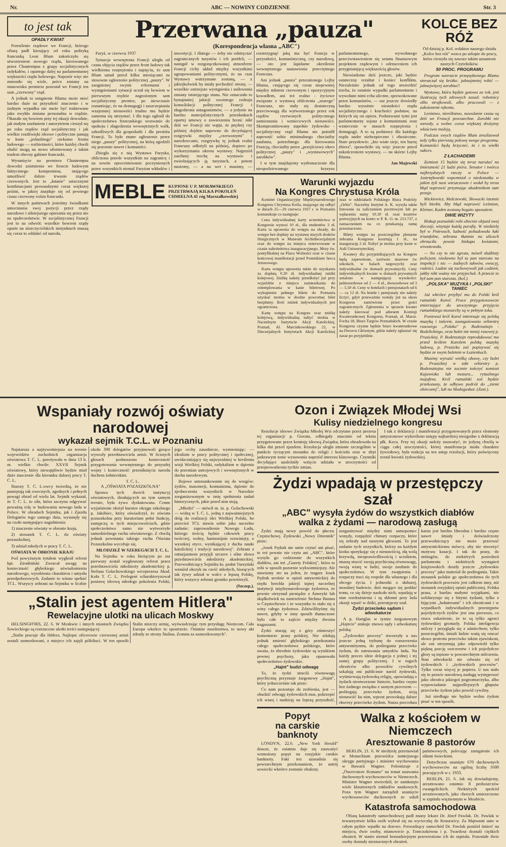Nr. ABC — NOWINY CODZIENNE Str. 3
to jest tak
OPADŁY KWIAT
Przesilenie rządowe we Francji, którego ofiarą padł kierujący od roku polityką francuską Leon Blum zakończyło się utworzeniem nowego rządu, kierowanego przez Chautempsa z grupy socjalistycznych radykałów, i opartego dalej na parlamentarnej większości rządu ludowego. Napozór więc nie zmieniło się wiele, prócz zmiany na stanowisku premiera pozostał we Francji ten sam „czerwony" rząd.
A jednak to ustąpienie Bluma może mieć bardzo duże na przyszłość znaczenie i w żadnym wypadku nie może być traktowane jako zwykła zmiana personalna w rządzie. Okazało się bowiem przy tej okazji dowodnie, jak małym zaufaniem i autorytetem cieszył się po roku rządów rząd socjalistyczny i jak wielkie rozdźwięki ideowe i polityczne panują w łonie „jednolitego" rzekomo frontu ludowego — rozbieżności, które każdej chwili obalić mogą na nowo uformowany z takim trudem obecny gabinet francuski.
Wysunięcie na premiera Chautempsa dowodzi zaistnienia we froncie ludowym faktycznego kompromisu, mającego umożliwić dalsze trwanie rządów czerwonych. Jest to „łatanie" sztucznymi kombinacjami personalnymi coraz większej próżni, w jakiej znajduje się od pewnego czasu czerwony reżim francuski.
W innych państwach jesteśmy świadkami umocniania swej pozycji przez rządy narodowe i silniejszego opierania się przez nie na społeczeństwie. W socjalistycznej Francji jest to na odwrót: wszelkie bowiem rządy oparte na niszczycielskich instynktach muszą się coraz to oddalać od narodu.
Przerwana „pauza"
(Korespondencja własna „ABC")
Paryż, w czerwcu 1937
Sytuacja wewnętrzna Francji uległa od czasu objęcia rządów przez front ludowy tak wielkiemu rozprężeniu i napięciu, że sam Blum uznał przed kilku miesiącami za stosowne ogłoszenie politycznej „pauzy". W zaognionej swymi reformami i wystąpieniami sytuacji uczuł się bowiem w pierwszym rzędzie zagrożonym sam socjalistyczny premier, po niewczasie rozumiejąc, że na demagogji i zaszczepianiu wzajemnej nienawiści trudno mu będzie samemu się utrzymać. I dla tego ogłosił do społeczeństwa francuskiego wezwanie do spokoju i złagodzenia wewnętrznych walk, szkodliwych dla gospodarki i dla prestiżu Francji. To było znane ogłoszenie przez niego „pauzy" politycznej, na którą zgodzili się pozornie nawet i komuniści.
Zbiegła się z nią Wystawa Paryska, obliczona przede wszystkim na zagranicę i na sowite oprocentowanie poczynionych przez wszystkich niemal Paryżan wkładów i inwestycji. I dlatego — żeby nie odstręczać zagranicznych turystów i ich portfeli, — nastąpił w rozgorączkowanej atmosferze Francji cichy układ między wszystkimi ugrupowaniami politycznymi, że na czas Wystawy wstrzymane zostaną, — z jakiejkolwiek by miały pochodzić strony, — wszelkie ostrzejsze wystąpienia i usiłowania zmiany istniejącego stanu. Nie oznaczało to bynajmniej jakiejś swoistego rodzaju konsolidacji politycznej Francji i złagodzenia antagonizmów, — a jedynie na bardzo materjalistycznych przesłankach opartej umowy o zawieszeniu broni: nikt dziś we Francji nie wątpi, że prędzej czy później dojdzie napewno do decydującej rozgrywki między „czerwonymi" i narodowcami, rozgrywkę tę jednak realni Francuzy odłożyli na później, dopiero po wykorzystaniu okresu wystawy. Najprzód zaróbmy trochę na wystawie i zwiedzających ją turystach, a potem możemy, — a na wet i musimy, — rozstrzygnąć jaką ma być Francja w przyszłości, komunistyczną, czy narodową, — oto jest lapidarne określenie wewnętrznego nastawienia przeciętnego Francuza.
Ani jednak „pauza" przerażonego Lejby Bluma, czującego się coraz niepewniej między młotem czerwonym i opozycyjnym kowadłem, ani też realno - życiowe związane z wystawą obliczenia „szarego" Francuza, nie stały się dostateczną przeciwwagą dla wytworzonego przez rok rządów czerwonych politycznego zamieszania i wzniecowych nienawiści. Skompromitowany zupełnie żydowsko - socjalistyczny rząd Bluma nie potrafił zapewnić sobie minimalnego chociażby zaufania, potrzebnego dla kierowania Francją, chociażby przez „przejściowy okres politycznej „pauzy" i „wystawowych" zarobków".
I w tym znajdujemy wytłomaczenie dla niespodziewanego kryzysu parlamentarnego, wywołanego przeciwstawieniem się senatu finansowym projektom rządowym i odrzuceniem ich przygniatającą większością głosów.
Niewiadomo dziś jeszcze, jaki będzie ostateczny rezultat i koniec konfliktu. Niezależnie jednak od tego stwierdzić trzeba, że ostatnie wypadki parlamentarne i wywołane nimi echa uliczne, sprowokowane przez komunistów, — raz jeszcze dowiodły bardzo wyraźnie niestałości rządu socjalistycznego i kruchości podstaw, na których się on opiera. Podstawami tymi jest parlamentarny sojusz z komunistami oraz wzniecenie w masach rozprężenia i demagogji. A to są podstawy dla każdego rządu nader niebezpieczne i obosieczne. Stare przysłowie: „kto wiatr sieje, ten burzę zbiera", sprawdziło się więc jeszcze przed zakończeniem wystawy, — na skórze Lejby Bluma.
Jan Majewski
MEBLE KUPIONE U P. MORAWSKIEGO
PRZETRWAJĄ KILKA POKOLEŃ
CHMIELNA 41 róg Marszałkowskiej
Warunki wyjazdu
Na Kongres Chrystusa Króla
Komitet Organizacyjny Międzynarodowego Kongresu Chrystusa Króla, mającego się odbyć w dniach 25—29 czerwca 1937 r. w Poznaniu komunikuje co następuje:
Cena indywidualnej karty uczestnictwa w Kongresie wynosi 10 zł., dla studentów 3 zł. Karta ta uprawnia do wstępu na obrady, do wstępu bez dopłaty na wystawę starych druków liturgicznych w Muzeum Archidiecezjalnym oraz do wstępu na miejsca rezerwowane w czasie nabożeństwa inauguracyjnego, Mszy św. pontyfikalnej na Placu Wolności oraz w czasie końcowej manifestacji przed Pomnikiem Serca Jezusowego.
Karta wstępu uprawnia także do uzyskania za dopłatą 0.20 zł. indywidualnej zniżki kolejowej. Zniżkę należy przedłożyć już przy wyjeździe z miejsca zamieszkania do ostemplowania w kasie biletowej. Po wykupieniu pełnego biletu do Poznania uzyskać można w drodze powrotnej bilet bezpłatny. Ilość zniżek indywidualnych jest ograniczona.
Kartę wstępu na Kongres oraz zniżkę kolejową, indywidualną nabyć można w Naczelnym Instytucie Akcji Katolickiej, Poznań, Al. Marcinkowskiego 22, w Diecezjalnych Instytutach Akcji Katolickiej oraz w oddziałach Polskiego Biura Podróży „Orbis". Naczelny Instytut A. K. wysyła także listownie za zaliczeniem pocztowym lub po wpłaceniu sumy 10.20 zł. oraz kosztów portoryjnych na konto w P. K. O. nr. 213.737, z zaznaczeniem na co przekazują sumę przeznaczono.
Bilety wstępu na poszczególne plenarne zebrania Kongresu kosztują 1 zł., na inaugurację 2 zł. Nabyć je można przy kasie w Auli Uniwersyteckiej.
Kwatery dla przyjeżdżających na Kongres będą zapewnione, zarówno masowe (w szkołach, w halach targowych) oraz indywidualne (w domach prywatnych). Ceny indywidualnych kwater w domach prywatnych ustalono w następującej wysokości: jednoosobowe od 2 — 4 zł., dwuosobowe od 3 — 5.50 zł. Ceny w hotelach i pensjonatach od 6 — ca 12 zł. Na hotele i pensjonaty nie należy liczyć, gdyż przeważnie zostały już na okres Kongresu zamówione przez gości zagranicznych. Zgłoszenia w sprawie kwater należy kierować pod adresem Komisji Kwaterunkowej Kongresu, Poznań, ul. Marsz. Focha 18, Biuro Targów Poznańskich. W czasie Kongresu czynne będzie biuro kwaterunkowe na Dworcu Głównym, gdzie należy zgłaszać się zaraz po przyjeździe.
KOLCE BEZ RÓŻ
Od dzisiaj p. Kol. redaktor naszego działu „Kolce bez róż" wraca po urlopie do pracy, która cieszyła się zawsze takim uznaniem naszych Czytelników.
50 PROC. PROGRAMU
Program nareszcie przepędzonego Bluma streszczał się krótko: jaknajmniej robić — jaknajwięcej zarabiać!
Wystawa, która będzie gotowa za rok, jest ilustracją tych zdrowych zasad: robotnicy albo strajkowali, albo pracowali — z założonemi rękoma.
Lenistwo, nieróbstwo, nawalanie czasu są dziś we Francji powszechne. Zarobki nie wzrosły, a wobec coraz większej drożyzny właściwie maleją.
Podczas swych rządów Blum zrealizował tedy tylko pierwszą połowę swego programu. Komuniści będą krzyczeć, że i to wielki sukces.
Z ŁACHADEMII
Zamiast 15 będzie się teraz narażać na śmieszność 21 ludzi pióra. Senator i twórca najbrzydszych rzeczy w Polsce — Jastrzębowski wspomniał o niedostatku w jakim żyli nasi wieszczowie i wołał by teraz błąd naprawić przyznając akademikom sute pensje.
Mickiewicz, Malczewski, Słowacki istotnie byli biedni. Aby błąd naprawić Leśmian, Kleiner, Kaden zostaną bogato uposażeni.
DWIE WIZYTY
Biskup poznański robi obecnie objazd swej diecezji, wizytuje każdą parafię. W niedzielę był w Pniewach, ludność pobudowała łuki triumfalne, zebrana tłumnie na ulicach obrzuciła powóz biskupa kwiatami, wiwatowała.
— No czy to nie zgroza, mówił służbisty policjant, niedawno był tu pan starosta na inspekcji i nic — żadnych tukwów, owacyj, radości. Ludzie się zachowywali jak codzień, jakby nikt ważny nie przyjechał. A przecie to był sam pan starosta. (kol.).
„POLSKA" MUZYKA I „POLSKI" TANIEC
Już wkrótce przybyć ma do Polski król rumuński Karol. Prace przygotowawcze zmierzające do uroczystego przyjęcia rumuńskiego monarchy są w pełnym toku.
Ponieważ król Karol interesuje się polską muzyką i tańcem, zaangażowano orkiestrę rasowego „Polaka" p. Bodensztajn - Bodelickiego, oraz balet nie mniej rasowej p. Prusickiej. P. Bodensztajn reprodukować ma przed królem Karolem polską muzykę ludową, p. Prusicka zaś popisywać się będzie ze swym baletem w Łazienkach.
Musimy wyrazić wielką obawę, czy balet p. Prusickiej w takt orkiestry p. Bodensztajna nie zacznie tańczyć zamiast Kujawiaka lub mazura... rytualnego majufesa. Król rumuński zaś będzie przekonany, że odbywa podróż do „ziemi obiecanej", lub na Madagaskar. (Zast.).
Wspaniały rozwój oświaty narodowej
wykazał sejmik T.C.L. w Poznaniu
Najstarsza a najżywotniejsza na terenie województw zachodnich organizacja oświatowa T. C. L. przeżywała w dniu 13 b. m. wielkie chwile: XXVII Sejmik oświatowy, który niewątpliwie będzie miał duże znaczenie dla kierunku dalszej pracy T. C. L.
Starszy T. C. L-owcy twierdzą, że nie pamiętają tak owocnych, zgodnych i pełnych powagi obrad od wielu lat. Sejmik wykazał, że T. C. L. to siła, która zaczyna odgrywać poważną rolę w budowaniu nowego ładu w Polsce. W obradach Sejmiku, jak i Zjazdu Delegatów tego samego dnia, wysunęły się na czoło następujące zagadnienia:
1) znaczenie oświaty w obronie kraju,
2) stosunek T. C. L. do oświaty pozaszkolnej,
3) udział młodych w pracy T. C. L.
OŚWIATA W OBRONIE KRAJU
Pod powyższym tytułem wygłosił referat kpt. Ziembiński Zwracał uwagę na konieczność głębokiego uświadomienia narodowego, wyrobienia charakteru i umysłu przedpoborowych. Zadanie to winno spełnić TCL. Wszyscy zebrani na Sejmiku w liczbie około 300 delegatów przyjmowali gorąco wywody przedstawiciela armii. W licznych głosach podnoszono konieczność przygotowania wewnętrznego do przyszłej wojny i konieczność przeniknięcia narodu duchem żołnierskim.
T. C. L.
A „OŚWIATA POZASZKOLNA"
Sprawa tych dwóch instytucyj oświatowych, działających na tym samym terenie, była żywo dyskutowana. Cenne wyjaśnienie złożył kurator okręgu szkolnego p. Jakóbiec, który oświadczył, że oświata pozaszkolna przy kuratorium pełni funkcję, zastępczą w tych miejscowościach, gdzie społeczeństwo samo nie wytworzyło samodzielnego ruchu oświatowego. Z chwilą jednak powstania takiego ruchu Oświata Pozaszkolna wycofuje się.
MŁODZIEŻ W SZEREGACH T. C. L.
Na Sejmiku w roku bieżącym po raz pierwszy został wygłoszony referat przez przedstawiciela młodzieży akademickiej p. Stefana Golachowskiego wiceprezesa Akad. Koła T. C. L. Prelegent scharakteryzował postawę ideową młodego pokolenia Polski, jego cechy zasadnicze, wymieniając: — idealizm w pracy politycznej i społecznej, uwidaczniający się najwyraźniej w kreśleniu wizji Wielkiej Polski, radykalizm w dążeniu do przemian ustrojowych i wewnętrznych w duchu narodowym.
Bojowe ustosunkowanie się do wrogów: żydów, masonerji, komunizmu, dążenie do zjednoczenia wszystkich w Narodzie zorganizowanym w imię spełnienia zadań historycznych, jakie przed nim stoją.
„Młodzi" — mówił m. in. p. Golachowski — widzą w T. C. L. jedną z najważniejszych dróg do realizacji idei Wielkiej Polski, bo przecież TCL stawia sobie jako naczelne zadanie: zaprowadzenie Nowego Ładu, którego treścią będzie człowiek pracy twórczej, wolny, harmonijnie rozwinięty, o wysokiej etyce, wynikającej z ducha nauki katolickiej i tradycji narodowej". Zebrani z entuzjazmem przyjęli szczere i silne słowa przedstawiciela młodzieży akademickiej. Przewodniczący Sejmiku ks. prałat Turzyński wzniósł okrzyk na cześć młodych, biorących tak żywy udział w walce o lepszą Polskę, który wszyscy zebrani gromko powtórzyli.
(Szczep.).
„Stalin jest agentem Hitlera"
Rewelacyjne ulotki na ulicach Moskwy
HELSINGFORS, 22. 6. W Moskwie i innych miastach Związku Sowieckiego są rozrzucone ulotki treści następującej:
„Stalin pracuje dla Hitlera. Najlepsi oficerowie czerwonej armii zostali zamordowani, a miejsce ich zajęli półidiuci. W ten sposób Stalin niszczy armię, wyświadczając tym przysługę Niemcom. Cała Europa wkrótce to spostrzeże. Ostatnie morderstwa, to nowy akt zdrady ze strony Stalina. Zemsta za zamordowanych".
Ozon i Związek Młodej Wsi
Kulisy niedzielnego kongresu
Rezolucje ideowe Związku Młodej Wsi odczytane przez prezesa tej organizacji p. Gierata, odbiegały znacznie od tekstu przygotowane przez komisję ideową Związku, która obradowała na kilka dni przed zjazdem. Rezolucja uległa zmianie szczególnie w punkcie tyczącym stosunku do religii i kościoła oraz w zbyt jaskrawym tonie wysuwania naprzód interesu klasowego. Czynniki decydujące uzależniły wzięcie udziału w uroczystości od przeprowadzenia tychże zmian.
I tak z deklaracji i manifestacji przygotowanych przez elementy antyozonowe wykreślono ustępy najbardziej niezgodne z deklaracją płk. Koca. Przy tej okazji należy zauważyć, że jedyną chwilą w ciągu całej uroczystości, której manifestacja miała charakter żywiołowy, była reakcja na ten ustęp rezolucji, który poświęcony został kwestii żydowskiej.
Żydzi wpadają w przestępczy szał
„ABC" wysyła żydów do wszystkich diabłów
walka z żydami — narodową zasługą
Żydzi mają nowy powód do płaczu: Częstochowę. Żydowski „Nowy Dziennik" pisze:
„Josek Pędrak nie umie czytać ani pisać, to też pewnie nie czyta ani „ABC", które wysyła go codziennie do wszystkich diabłów, ani też „Gazety Polskiej", która to robi w sposób pozornie wykwintniejszy. Ale stawiamy sto na jeden, że tragarz Josek Pędrak urośnie w opinii antysemickiej do rzędu herolda jakiejś tajnej naczelnej instytucji międzynarodowego żydostwa, że pewnie otrzymał pieniądze z Ameryki lub skądkolwiek na zastrzelenie Stefana Barana w Częstochowie i że wszystko to stało się z winy całego żydostwa. Zdziwilibyśmy się nawet, gdyby w inny sposób tłumaczone było całe to zajście między dwoma tragarzami.
Żydzi starają się z góry ośmieszyć komentarze prasy polskiej. Nie zdołają jednak zmienić głębokiego przekonania całego społeczeństwa polskiego, które uważa, że zbrodnie żydowskie są wynikiem pewnej psychozy, jaka opanowała społeczeństwo żydowskie.
„Hajnt" budzi odwagę
To, że żydzi stracili równowagę psychiczną przyznaje żargonowy „Hajnt", który jednocześnie tak pisze:
Co nam pozostaje do zrobienia, jest — obudzić odwagę żydowskich mas, pokrzepić ich wiarę i nadzieję na lepszą przyszłość, zorganizować między nimi samopomoc wszędy, rozpędzić chmury rozpaczy, które się zebrały nad naszymi głowami. To jest zadanie tych wszystkich, którzy na każdym kroku spotykając się z nienawiścią, złą wolą krzywdą, niesprawiedliwością i ucisikiem, muszą stracić swoją psychiczną równowagę, swoją wiarę w ludzi, swoje zaufanie do społeczeństwa. W tym zwątpieniu i rozpaczy traci się respekt dla własnego i dla obcego życia. I jednostki o słabszej, moralnej budowie, dziś mogące się poddać temu, co się dzieje naokoło nich, wpadają w stan rozdrażnienia i są skłonni przy lada okazji wpaść w dziki, przestępczy szał.
Żydzi przeciwko sądom i adwokaturze
A p. Hartglas w tymże żargonowym „Hajncie" atakuje znowu sądy i adwokaturę polską:
„Żydowskie procesy" stworzyły u nas jeszcze jedną trybunę do rozszerzenia antysemityzmu, do podżegania przeciwko żydom, do zatruwania umysłów ludu. Na każdy proces idzie delegacja z jednej i tej samej grupy politycznej. I w togach obrońców albo powodów cywilnych szkalują oni publicznie naród żydowski, wyśmiewają żydowską religię, opowiadają o żydach niestworzone historie, bardzo często bez żadnego związku z samym procesem — podżegają przeciwko żydom, sieją nienawiść ku nim, wprost prowokują dalsze ekscesy przeciwko żydom. Nasza procedura karna jest bardzo liberalna i bardzo często nawet śmiały i doświadczony przewodniczący nie może przerwać antysemickiemu mówcy, aby nie stworzyć motywu kasacji. I tak do prasy, do mitingów, do niektórych posiedzeń parlamentu i niektórych wystąpień księżowskich doszły jeszcze „żydowskie procesy" jako materiał do podżegania. Takie stosunek polskie go społeczeństwa do tych żydowskich procesów jest całkiem inny, niż stosunek rosyjskiej opinii publicznej. Polska prasa, z bardzo małymi wyjątkami, nie solidaryzuje się z bitymi żydami, tylko z bijącymi „bohaterami" i ich obrońcami i w wypadkach indywidualnych przestępstw pojedyńczych żydów jest ona pierwsza, co rzuca oskarżenie, że to są tylko agenci żydowskiej gromady. Polska inteligencja milczy i przygląda się z uśmiechem; tylko poszczególni, śmiali ludzie ważą się rzucać słowo protestu przeciwko takim zjawiskom, ale oni otrzymują jako odpowiedź tylko piękną porcję oszczerstw i ich pojedyńcze głosy są topione w powszechnym milczeniu. Stan adwokacki nie odważa się od żydowskich i „żydowskich procesów". Tylko coraz więcej je popiera. U nas stało się to prawie narodową zasługą występować jako obrońca jakiegoś pogromszczyka, albo wypowiadanie najpodlejszych głupstw przeciwko żydom jako powód cywilny.
Już niedługo nie będzie wolno żydom pisać w ten sposób.
Popyt
na carskie banknoty
LONDYN, 22.6. „New York Herald" donosi, że ostatnio daje się zauważyć wzmożony popyt na rosyjskie carskie banknoty. Fakt ten uzasadnia się powszechnym przekonaniem, że ustrój sowiecki wkrótce zostanie obalony.
Walka z kościołem w Niemczech
Aresztowanie 8 pastorów
BERLIN, 21. 6. W niedzielę przemawiał w Monachium przewódca tamtejszego okręgu partyjnego i minister wychowania w Bawarii Wagner. Polemizuje z „Osservatore Romano" na temat usuwania duchownych wychowawców w Niemczech. Minister Wagner stwierdził, że zamknięto wiele klasztornych zakładów naukowych. Poza tym Wagner zarządził usunięcie wychowawców duchownych ze szkół państwowych, polecając zastąpienie ich siłami świeckimi.
Dotychczas usunięto 670 duchownych wychowawców na ogólną liczbę 1600 pracujących w r. 1933.
BERLIN, 21. 6. Jak się dowiadujemy, aresztowano ostatnio 8 proboszczów ewangelickich. Niektórych spośród aresztowanych, jako chorych umieszczono w szpitalu więziennym w Moabicie.
Katastrofa samochodowa
Ofiarą katastrofy samochodowej padł znany lekarz Dr. Józef Pawlak. Dr. Pawlak w towarzystwie kilku osób wybrał się na wycieczkę do Kruszwicy. Za Mątwami auto w całym pędzie wpadło na drzewo. Prowadzący samochód Dr. Pawlak poniósł śmierć na miejscu, dwie osoby, mianowicie p. Tomczakówna i p. Twardosz doznali ciężkich obrażeń. W stanie niemal beznadziejnym przewieziono ich do szpitala. Pozostałe dwie osoby doznały nieznacznych obrażeń.